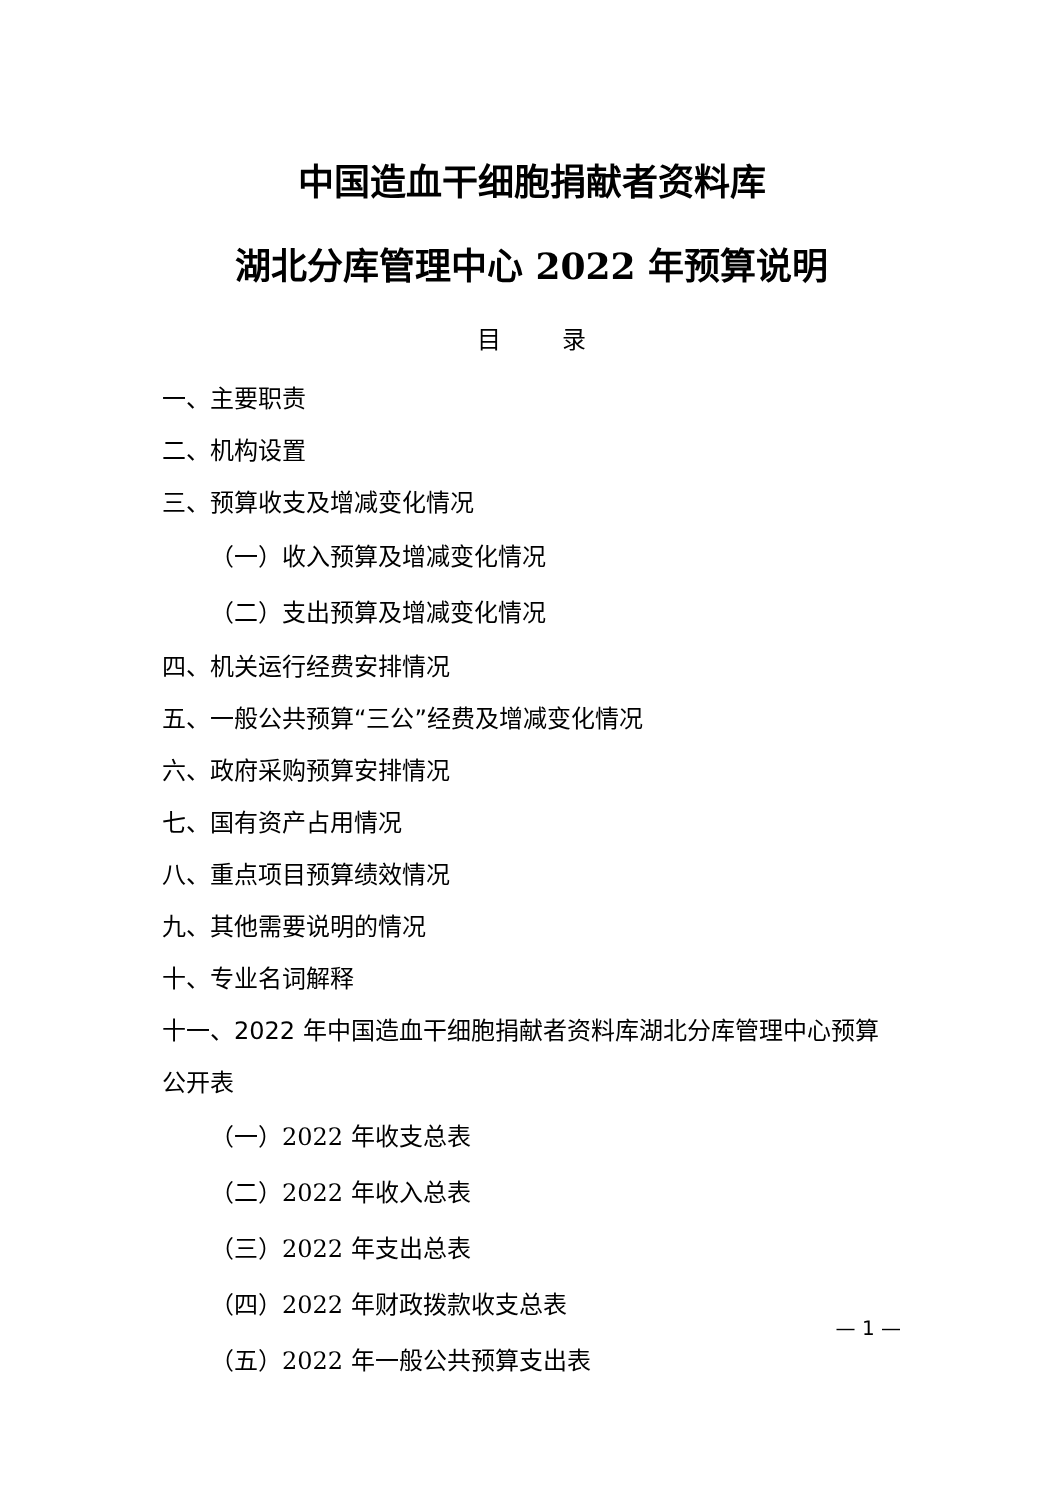中国造血干细胞捐献者资料库
湖北分库管理中心 2022 年预算说明
目 录
一、主要职责
二、机构设置
三、预算收支及增减变化情况
（一）收入预算及增减变化情况
（二）支出预算及增减变化情况
四、机关运行经费安排情况
五、一般公共预算“三公”经费及增减变化情况
六、政府采购预算安排情况
七、国有资产占用情况
八、重点项目预算绩效情况
九、其他需要说明的情况
十、专业名词解释
十一、2022 年中国造血干细胞捐献者资料库湖北分库管理中心预算公开表
（一）2022 年收支总表
（二）2022 年收入总表
（三）2022 年支出总表
（四）2022 年财政拨款收支总表
（五）2022 年一般公共预算支出表
— 1 —